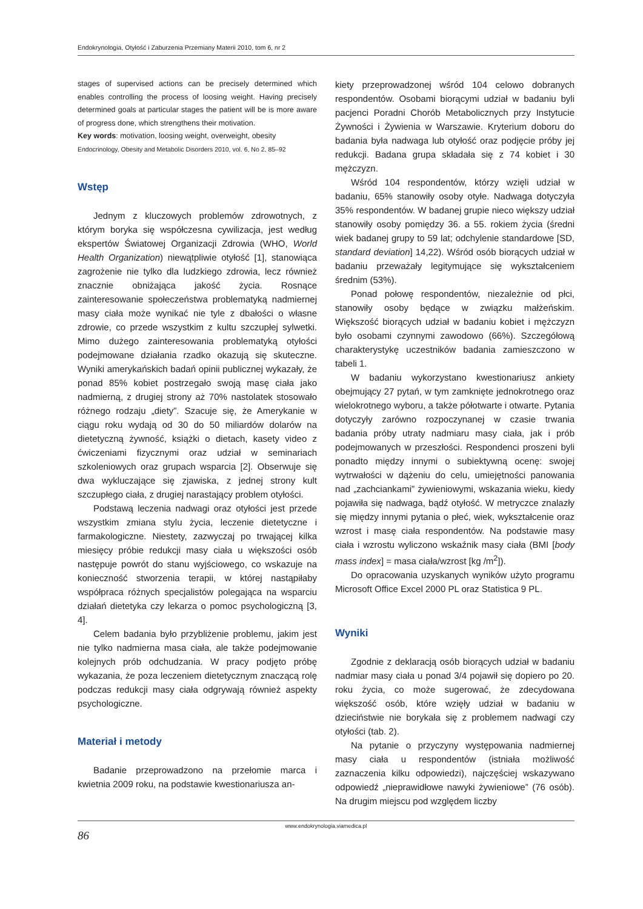Endokrynologia, Otyłość i Zaburzenia Przemiany Materii 2010, tom 6, nr 2
stages of supervised actions can be precisely determined which enables controlling the process of loosing weight. Having precisely determined goals at particular stages the patient will be is more aware of progress done, which strengthens their motivation.
Key words: motivation, loosing weight, overweight, obesity
Endocrinology, Obesity and Metabolic Disorders 2010, vol. 6, No 2, 85–92
Wstęp
Jednym z kluczowych problemów zdrowotnych, z którym boryka się współczesna cywilizacja, jest według ekspertów Światowej Organizacji Zdrowia (WHO, World Health Organization) niewątpliwie otyłość [1], stanowiąca zagrożenie nie tylko dla ludzkiego zdrowia, lecz również znacznie obniżająca jakość życia. Rosnące zainteresowanie społeczeństwa problematyką nadmiernej masy ciała może wynikać nie tyle z dbałości o własne zdrowie, co przede wszystkim z kultu szczupłej sylwetki. Mimo dużego zainteresowania problematyką otyłości podejmowane działania rzadko okazują się skuteczne. Wyniki amerykańskich badań opinii publicznej wykazały, że ponad 85% kobiet postrzegało swoją masę ciała jako nadmierną, z drugiej strony aż 70% nastolatek stosowało różnego rodzaju „diety”. Szacuje się, że Amerykanie w ciągu roku wydają od 30 do 50 miliardów dolarów na dietetyczną żywność, książki o dietach, kasety video z ćwiczeniami fizycznymi oraz udział w seminariach szkoleniowych oraz grupach wsparcia [2]. Obserwuje się dwa wykluczające się zjawiska, z jednej strony kult szczupłego ciała, z drugiej narastający problem otyłości.
Podstawą leczenia nadwagi oraz otyłości jest przede wszystkim zmiana stylu życia, leczenie dietetyczne i farmakologiczne. Niestety, zazwyczaj po trwającej kilka miesięcy próbie redukcji masy ciała u większości osób następuje powrót do stanu wyjściowego, co wskazuje na konieczność stworzenia terapii, w której nastąpiłaby współpraca różnych specjalistów polegająca na wsparciu działań dietetyka czy lekarza o pomoc psychologiczną [3, 4].
Celem badania było przybliżenie problemu, jakim jest nie tylko nadmierna masa ciała, ale także podejmowanie kolejnych prób odchudzania. W pracy podjęto próbę wykazania, że poza leczeniem dietetycznym znaczącą rolę podczas redukcji masy ciała odgrywają również aspekty psychologiczne.
Materiał i metody
Badanie przeprowadzono na przełomie marca i kwietnia 2009 roku, na podstawie kwestionariusza an-
kiety przeprowadzonej wśród 104 celowo dobranych respondentów. Osobami biorącymi udział w badaniu byli pacjenci Poradni Chorób Metabolicznych przy Instytucie Żywności i Żywienia w Warszawie. Kryterium doboru do badania była nadwaga lub otyłość oraz podjęcie próby jej redukcji. Badana grupa składała się z 74 kobiet i 30 mężczyzn.
Wśród 104 respondentów, którzy wzięli udział w badaniu, 65% stanowiły osoby otyłe. Nadwaga dotyczyła 35% respondentów. W badanej grupie nieco większy udział stanowiły osoby pomiędzy 36. a 55. rokiem życia (średni wiek badanej grupy to 59 lat; odchylenie standardowe [SD, standard deviation] 14,22). Wśród osób biorących udział w badaniu przeważały legitymujące się wykształceniem średnim (53%).
Ponad połowę respondentów, niezależnie od płci, stanowiły osoby będące w związku małżeńskim. Większość biorących udział w badaniu kobiet i mężczyzn było osobami czynnymi zawodowo (66%). Szczegółową charakterystykę uczestników badania zamieszczono w tabeli 1.
W badaniu wykorzystano kwestionariusz ankiety obejmujący 27 pytań, w tym zamknięte jednokrotnego oraz wielokrotnego wyboru, a także półotwarte i otwarte. Pytania dotyczyły zarówno rozpoczynanej w czasie trwania badania próby utraty nadmiaru masy ciała, jak i prób podejmowanych w przeszłości. Respondenci proszeni byli ponadto między innymi o subiektywną ocenę: swojej wytrwałości w dążeniu do celu, umiejętności panowania nad „zachciankami” żywieniowymi, wskazania wieku, kiedy pojawiła się nadwaga, bądź otyłość. W metryczce znalazły się między innymi pytania o płeć, wiek, wykształcenie oraz wzrost i masę ciała respondentów. Na podstawie masy ciała i wzrostu wyliczono wskaźnik masy ciała (BMI [body mass index] = masa ciała/wzrost [kg /m<sup>2</sup>]).
Do opracowania uzyskanych wyników użyto programu Microsoft Office Excel 2000 PL oraz Statistica 9 PL.
Wyniki
Zgodnie z deklaracją osób biorących udział w badaniu nadmiar masy ciała u ponad 3/4 pojawił się dopiero po 20. roku życia, co może sugerować, że zdecydowana większość osób, które wzięły udział w badaniu w dzieciństwie nie borykała się z problemem nadwagi czy otyłości (tab. 2).
Na pytanie o przyczyny występowania nadmiernej masy ciała u respondentów (istniała możliwość zaznaczenia kilku odpowiedzi), najczęściej wskazywano odpowiedź „nieprawidłowe nawyki żywieniowe” (76 osób). Na drugim miejscu pod względem liczby
www.endokrynologia.viamedica.pl
86